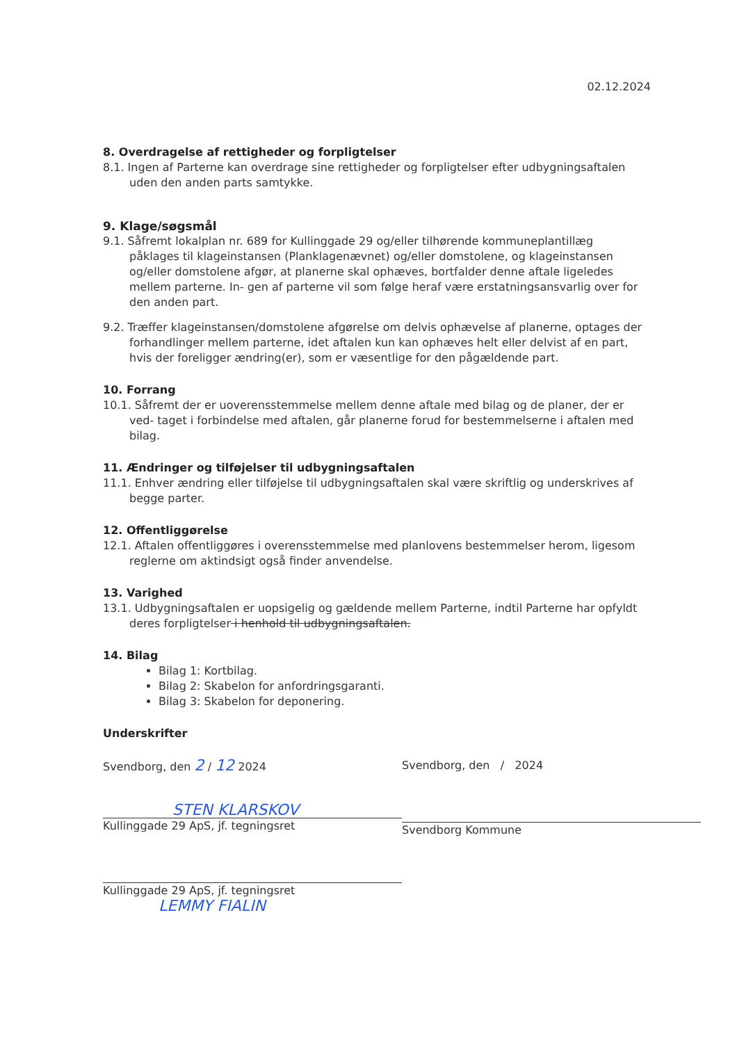02.12.2024
8. Overdragelse af rettigheder og forpligtelser
8.1. Ingen af Parterne kan overdrage sine rettigheder og forpligtelser efter udbygningsaftalen uden den anden parts samtykke.
9. Klage/søgsmål
9.1. Såfremt lokalplan nr. 689 for Kullinggade 29 og/eller tilhørende kommuneplantillæg påklages til klageinstansen (Planklagenævnet) og/eller domstolene, og klageinstansen og/eller domstolene afgør, at planerne skal ophæves, bortfalder denne aftale ligeledes mellem parterne. In- gen af parterne vil som følge heraf være erstatningsansvarlig over for den anden part.
9.2. Træffer klageinstansen/domstolene afgørelse om delvis ophævelse af planerne, optages der forhandlinger mellem parterne, idet aftalen kun kan ophæves helt eller delvist af en part, hvis der foreligger ændring(er), som er væsentlige for den pågældende part.
10. Forrang
10.1. Såfremt der er uoverensstemmelse mellem denne aftale med bilag og de planer, der er ved- taget i forbindelse med aftalen, går planerne forud for bestemmelserne i aftalen med bilag.
11. Ændringer og tilføjelser til udbygningsaftalen
11.1. Enhver ændring eller tilføjelse til udbygningsaftalen skal være skriftlig og underskrives af begge parter.
12. Offentliggørelse
12.1. Aftalen offentliggøres i overensstemmelse med planlovens bestemmelser herom, ligesom reglerne om aktindsigt også finder anvendelse.
13. Varighed
13.1. Udbygningsaftalen er uopsigelig og gældende mellem Parterne, indtil Parterne har opfyldt deres forpligtelser i henhold til udbygningsaftalen.
14. Bilag
Bilag 1: Kortbilag.
Bilag 2: Skabelon for anfordringsgaranti.
Bilag 3: Skabelon for deponering.
Underskrifter
Svendborg, den 2 / 12 2024
STEN KLARSKOV
Kullinggade 29 ApS, jf. tegningsret
Kullinggade 29 ApS, jf. tegningsret
LEMMY FIALIN
Svendborg, den / 2024
Svendborg Kommune